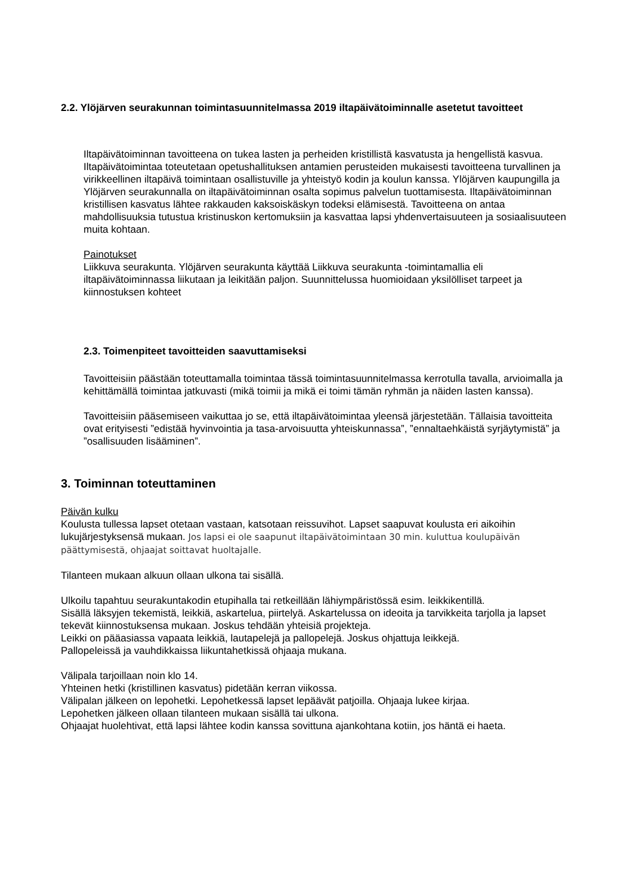2.2. Ylöjärven seurakunnan toimintasuunnitelmassa 2019 iltapäivätoiminnalle asetetut tavoitteet
Iltapäivätoiminnan tavoitteena on tukea lasten ja perheiden kristillistä kasvatusta ja hengellistä kasvua. Iltapäivätoimintaa toteutetaan opetushallituksen antamien perusteiden mukaisesti tavoitteena turvallinen ja virikkeellinen iltapäivä toimintaan osallistuville ja yhteistyö kodin ja koulun kanssa. Ylöjärven kaupungilla ja Ylöjärven seurakunnalla on iltapäivätoiminnan osalta sopimus palvelun tuottamisesta. Iltapäivätoiminnan kristillisen kasvatus lähtee rakkauden kaksoiskäskyn todeksi elämisestä. Tavoitteena on antaa mahdollisuuksia tutustua kristinuskon kertomuksiin ja kasvattaa lapsi yhdenvertaisuuteen ja sosiaalisuuteen muita kohtaan.
Painotukset
Liikkuva seurakunta. Ylöjärven seurakunta käyttää Liikkuva seurakunta -toimintamallia eli iltapäivätoiminnassa liikutaan ja leikitään paljon. Suunnittelussa huomioidaan yksilölliset tarpeet ja kiinnostuksen kohteet
2.3. Toimenpiteet tavoitteiden saavuttamiseksi
Tavoitteisiin päästään toteuttamalla toimintaa tässä toimintasuunnitelmassa kerrotulla tavalla, arvioimalla ja kehittämällä toimintaa jatkuvasti (mikä toimii ja mikä ei toimi tämän ryhmän ja näiden lasten kanssa).
Tavoitteisiin pääsemiseen vaikuttaa jo se, että iltapäivätoimintaa yleensä järjestetään. Tällaisia tavoitteita ovat erityisesti ”edistää hyvinvointia ja tasa-arvoisuutta yhteiskunnassa”, ”ennaltaehkäistä syrjäytymistä” ja ”osallisuuden lisääminen”.
3. Toiminnan toteuttaminen
Päivän kulku
Koulusta tullessa lapset otetaan vastaan, katsotaan reissuvihot. Lapset saapuvat koulusta eri aikoihin lukujärjestyksensä mukaan. Jos lapsi ei ole saapunut iltapäivätoimintaan 30 min. kuluttua koulupäivän päättymisestä, ohjaajat soittavat huoltajalle.
Tilanteen mukaan alkuun ollaan ulkona tai sisällä.
Ulkoilu tapahtuu seurakuntakodin etupihalla tai retkeillään lähiympäristössä esim. leikkikentillä.
Sisällä läksyjen tekemistä, leikkiä, askartelua, piirtelyä. Askartelussa on ideoita ja tarvikkeita tarjolla ja lapset tekevät kiinnostuksensa mukaan. Joskus tehdään yhteisiä projekteja.
Leikki on pääasiassa vapaata leikkiä, lautapelejä ja pallopelejä. Joskus ohjattuja leikkejä.
Pallopeleissä ja vauhdikkaissa liikuntahetkissä ohjaaja mukana.
Välipala tarjoillaan noin klo 14.
Yhteinen hetki (kristillinen kasvatus) pidetään kerran viikossa.
Välipalan jälkeen on lepohetki. Lepohetkessä lapset lepäävät patjoilla. Ohjaaja lukee kirjaa.
Lepohetken jälkeen ollaan tilanteen mukaan sisällä tai ulkona.
Ohjaajat huolehtivat, että lapsi lähtee kodin kanssa sovittuna ajankohtana kotiin, jos häntä ei haeta.